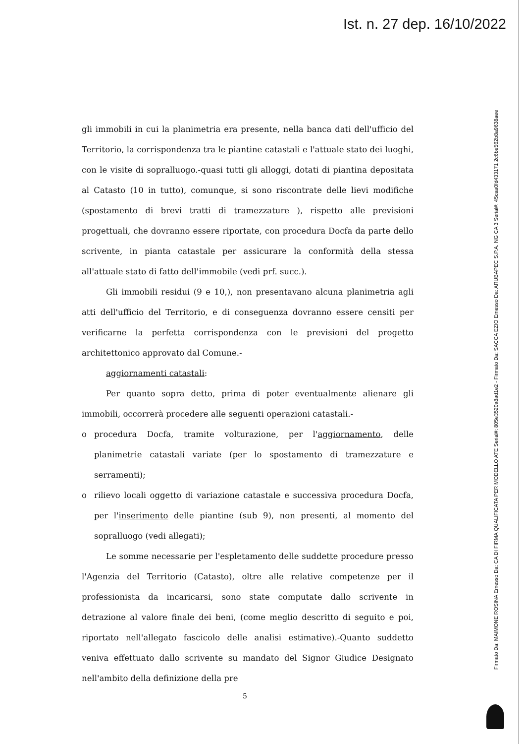Ist. n. 27 dep. 16/10/2022
gli immobili in cui la planimetria era presente, nella banca dati dell'ufficio del Territorio, la corrispondenza tra le piantine catastali e l'attuale stato dei luoghi, con le visite di sopralluogo.-quasi tutti gli alloggi, dotati di piantina depositata al Catasto (10 in tutto), comunque, si sono riscontrate delle lievi modifiche (spostamento di brevi tratti di tramezzature ), rispetto alle previsioni progettuali, che dovranno essere riportate, con procedura Docfa da parte dello scrivente, in pianta catastale per assicurare la conformità della stessa all'attuale stato di fatto dell'immobile (vedi prf. succ.).
Gli immobili residui (9 e 10,), non presentavano alcuna planimetria agli atti dell'ufficio del Territorio, e di conseguenza dovranno essere censiti per verificarne la perfetta corrispondenza con le previsioni del progetto architettonico approvato dal Comune.-
aggiornamenti catastali:
Per quanto sopra detto, prima di poter eventualmente alienare gli immobili, occorrerà procedere alle seguenti operazioni catastali.-
o procedura Docfa, tramite volturazione, per l'aggiornamento, delle planimetrie catastali variate (per lo spostamento di tramezzature e serramenti);
o rilievo locali oggetto di variazione catastale e successiva procedura Docfa, per l'inserimento delle piantine (sub 9), non presenti, al momento del sopralluogo (vedi allegati);
Le somme necessarie per l'espletamento delle suddette procedure presso l'Agenzia del Territorio (Catasto), oltre alle relative competenze per il professionista da incaricarsi, sono state computate dallo scrivente in detrazione al valore finale dei beni, (come meglio descritto di seguito e poi, riportato nell'allegato fascicolo delle analisi estimative).-Quanto suddetto veniva effettuato dallo scrivente su mandato del Signor Giudice Designato nell'ambito della definizione della pre
5
Firmato Da: MAIMONE ROSINA Emesso Da: CA DI FIRMA QUALIFICATA PER MODELLO ATE Serial#: 805e3520a8ad1e2 - Firmato Da: SACCA EZIO Emesso Da: ARUBAPEC S.P.A. NG CA 3 Serial#: 45caa0fd433171 2c6be562b8a9638aee